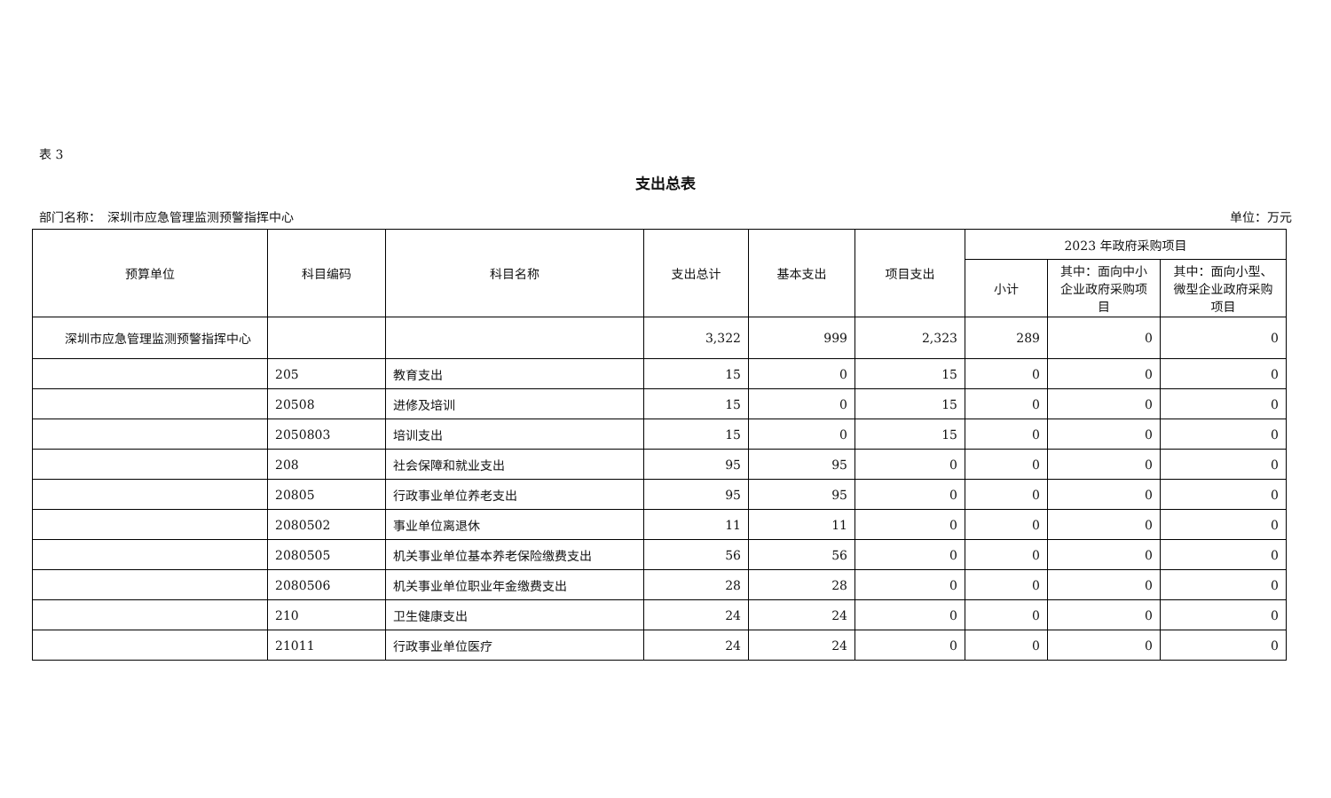表 3
支出总表
部门名称：　深圳市应急管理监测预警指挥中心 单位：万元
| 预算单位 | 科目编码 | 科目名称 | 支出总计 | 基本支出 | 项目支出 | 2023 年政府采购项目 | | |
| --- | --- | --- | --- | --- | --- | --- | --- | --- |
| | | | | | | 小计 | 其中：面向中小企业政府采购项目 | 其中：面向小型、微型企业政府采购项目 |
| 深圳市应急管理监测预警指挥中心 | | | 3,322 | 999 | 2,323 | 289 | 0 | 0 |
| | 205 | 教育支出 | 15 | 0 | 15 | 0 | 0 | 0 |
| | 20508 | 进修及培训 | 15 | 0 | 15 | 0 | 0 | 0 |
| | 2050803 | 培训支出 | 15 | 0 | 15 | 0 | 0 | 0 |
| | 208 | 社会保障和就业支出 | 95 | 95 | 0 | 0 | 0 | 0 |
| | 20805 | 行政事业单位养老支出 | 95 | 95 | 0 | 0 | 0 | 0 |
| | 2080502 | 事业单位离退休 | 11 | 11 | 0 | 0 | 0 | 0 |
| | 2080505 | 机关事业单位基本养老保险缴费支出 | 56 | 56 | 0 | 0 | 0 | 0 |
| | 2080506 | 机关事业单位职业年金缴费支出 | 28 | 28 | 0 | 0 | 0 | 0 |
| | 210 | 卫生健康支出 | 24 | 24 | 0 | 0 | 0 | 0 |
| | 21011 | 行政事业单位医疗 | 24 | 24 | 0 | 0 | 0 | 0 |